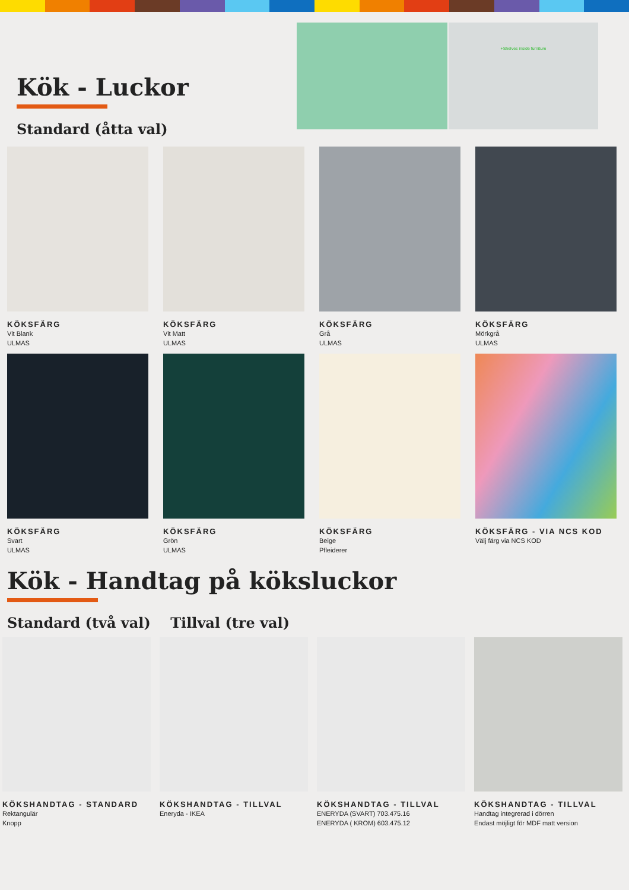Kök - Luckor
Standard (åtta val)
+Shelves inside furniture
KÖKSFÄRG
Vit Blank
ULMAS
KÖKSFÄRG
Vit Matt
ULMAS
KÖKSFÄRG
Grå
ULMAS
KÖKSFÄRG
Mörkgrå
ULMAS
KÖKSFÄRG
Svart
ULMAS
KÖKSFÄRG
Grön
ULMAS
KÖKSFÄRG
Beige
Pfleiderer
KÖKSFÄRG - VIA NCS KOD
Välj färg via NCS KOD
Kök - Handtag på köksluckor
Standard (två val) Tillval (tre val)
KÖKSHANDTAG - STANDARD
Rektangulär
Knopp
KÖKSHANDTAG - TILLVAL
Eneryda - IKEA
KÖKSHANDTAG - TILLVAL
ENERYDA (SVART) 703.475.16
ENERYDA ( KROM) 603.475.12
KÖKSHANDTAG - TILLVAL
Handtag integrerad i dörren
Endast möjligt för MDF matt version